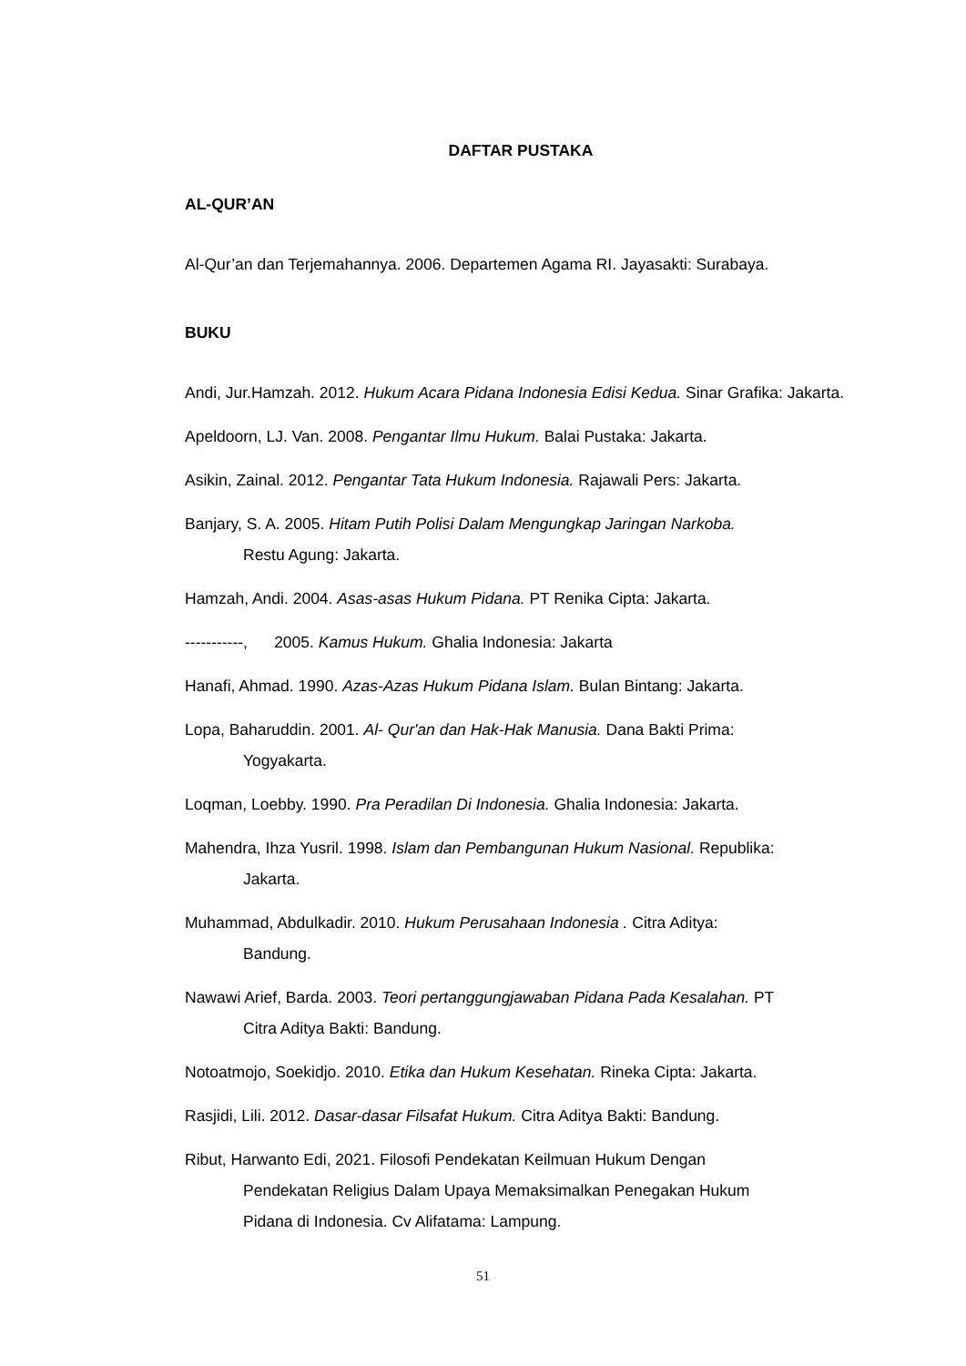DAFTAR PUSTAKA
AL-QUR’AN
Al-Qur’an dan Terjemahannya. 2006. Departemen Agama RI. Jayasakti: Surabaya.
BUKU
Andi, Jur.Hamzah. 2012. Hukum Acara Pidana Indonesia Edisi Kedua. Sinar Grafika: Jakarta.
Apeldoorn, LJ. Van. 2008. Pengantar Ilmu Hukum. Balai Pustaka: Jakarta.
Asikin, Zainal. 2012. Pengantar Tata Hukum Indonesia. Rajawali Pers: Jakarta.
Banjary, S. A. 2005. Hitam Putih Polisi Dalam Mengungkap Jaringan Narkoba.
Restu Agung: Jakarta.
Hamzah, Andi. 2004. Asas-asas Hukum Pidana. PT Renika Cipta: Jakarta.
-----------, 2005. Kamus Hukum. Ghalia Indonesia: Jakarta
Hanafi, Ahmad. 1990. Azas-Azas Hukum Pidana Islam. Bulan Bintang: Jakarta.
Lopa, Baharuddin. 2001. Al- Qur'an dan Hak-Hak Manusia. Dana Bakti Prima:
Yogyakarta.
Loqman, Loebby. 1990. Pra Peradilan Di Indonesia. Ghalia Indonesia: Jakarta.
Mahendra, Ihza Yusril. 1998. Islam dan Pembangunan Hukum Nasional. Republika:
Jakarta.
Muhammad, Abdulkadir. 2010. Hukum Perusahaan Indonesia . Citra Aditya:
Bandung.
Nawawi Arief, Barda. 2003. Teori pertanggungjawaban Pidana Pada Kesalahan. PT
Citra Aditya Bakti: Bandung.
Notoatmojo, Soekidjo. 2010. Etika dan Hukum Kesehatan. Rineka Cipta: Jakarta.
Rasjidi, Lili. 2012. Dasar-dasar Filsafat Hukum. Citra Aditya Bakti: Bandung.
Ribut, Harwanto Edi, 2021. Filosofi Pendekatan Keilmuan Hukum Dengan
Pendekatan Religius Dalam Upaya Memaksimalkan Penegakan Hukum
Pidana di Indonesia. Cv Alifatama: Lampung.
51